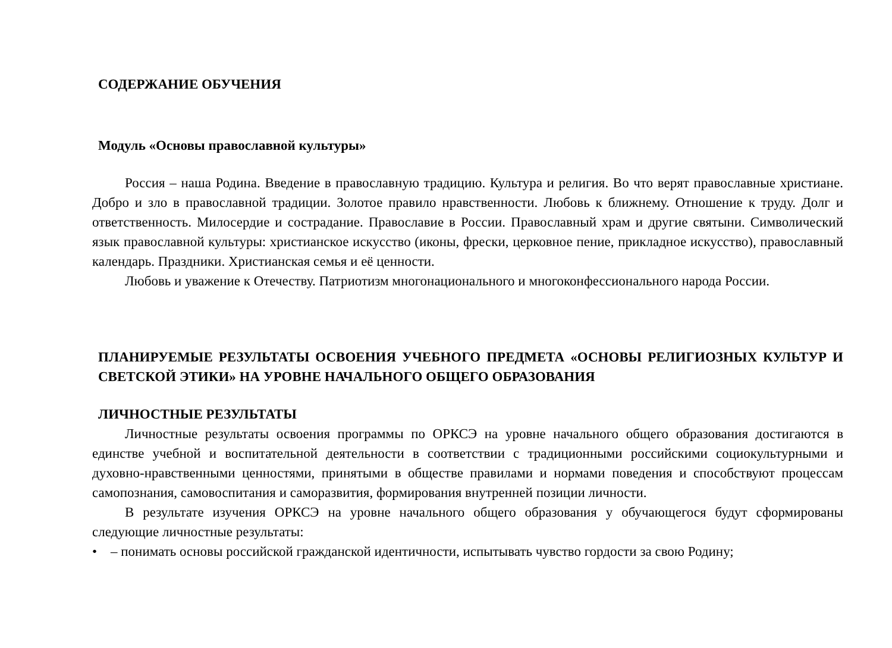СОДЕРЖАНИЕ ОБУЧЕНИЯ
Модуль «Основы православной культуры»
Россия – наша Родина. Введение в православную традицию. Культура и религия. Во что верят православные христиане. Добро и зло в православной традиции. Золотое правило нравственности. Любовь к ближнему. Отношение к труду. Долг и ответственность. Милосердие и сострадание. Православие в России. Православный храм и другие святыни. Символический язык православной культуры: христианское искусство (иконы, фрески, церковное пение, прикладное искусство), православный календарь. Праздники. Христианская семья и её ценности.
Любовь и уважение к Отечеству. Патриотизм многонационального и многоконфессионального народа России.
ПЛАНИРУЕМЫЕ РЕЗУЛЬТАТЫ ОСВОЕНИЯ УЧЕБНОГО ПРЕДМЕТА «ОСНОВЫ РЕЛИГИОЗНЫХ КУЛЬТУР И СВЕТСКОЙ ЭТИКИ» НА УРОВНЕ НАЧАЛЬНОГО ОБЩЕГО ОБРАЗОВАНИЯ
ЛИЧНОСТНЫЕ РЕЗУЛЬТАТЫ
Личностные результаты освоения программы по ОРКСЭ на уровне начального общего образования достигаются в единстве учебной и воспитательной деятельности в соответствии с традиционными российскими социокультурными и духовно-нравственными ценностями, принятыми в обществе правилами и нормами поведения и способствуют процессам самопознания, самовоспитания и саморазвития, формирования внутренней позиции личности.
В результате изучения ОРКСЭ на уровне начального общего образования у обучающегося будут сформированы следующие личностные результаты:
• – понимать основы российской гражданской идентичности, испытывать чувство гордости за свою Родину;